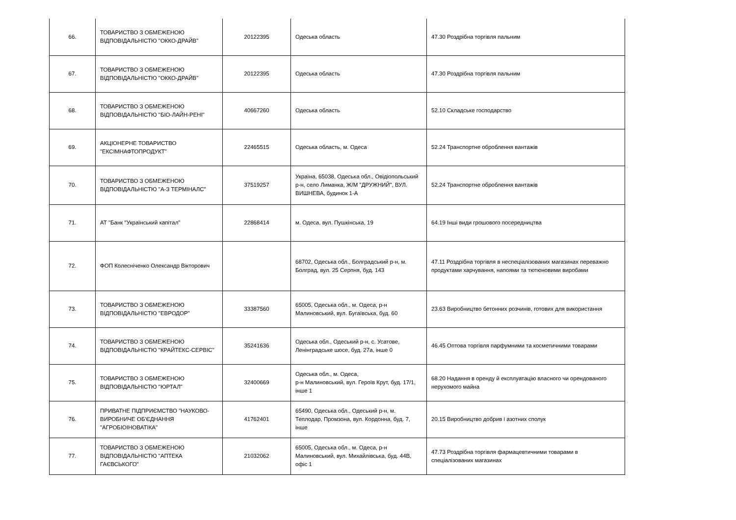| 66. | ТОВАРИСТВО З ОБМЕЖЕНОЮ ВІДПОВІДАЛЬНІСТЮ "ОККО-ДРАЙВ" | 20122395 | Одеська область | 47.30 Роздрібна торгівля пальним |
| 67. | ТОВАРИСТВО З ОБМЕЖЕНОЮ ВІДПОВІДАЛЬНІСТЮ "ОККО-ДРАЙВ" | 20122395 | Одеська область | 47.30 Роздрібна торгівля пальним |
| 68. | ТОВАРИСТВО З ОБМЕЖЕНОЮ ВІДПОВІДАЛЬНІСТЮ "БІО-ЛАЙН-РЕНІ" | 40667260 | Одеська область | 52.10 Складське господарство |
| 69. | АКЦІОНЕРНЕ ТОВАРИСТВО "ЕКСІМНАФТОПРОДУКТ" | 22465515 | Одеська область, м. Одеса | 52.24 Транспортне оброблення вантажів |
| 70. | ТОВАРИСТВО З ОБМЕЖЕНОЮ ВІДПОВІДАЛЬНІСТЮ "А-З ТЕРМІНАЛС" | 37519257 | Україна, 65038, Одеська обл., Овідіопольський р-н, село Лиманка, Ж/М "ДРУЖНИЙ", ВУЛ. ВИШНЕВА, будинок 1-А | 52.24 Транспортне оброблення вантажів |
| 71. | АТ "Банк "Український капітал" | 22868414 | м. Одеса, вул. Пушкінська, 19 | 64.19 Інші види грошового посередництва |
| 72. | ФОП Колесніченко Олександр Вікторович | | 68702, Одеська обл., Болградський р-н, м. Болград, вул. 25 Серпня, буд. 143 | 47.11 Роздрібна торгівля в неспеціалізованих магазинах переважно продуктами харчування, напоями та тютюновими виробами |
| 73. | ТОВАРИСТВО З ОБМЕЖЕНОЮ ВІДПОВІДАЛЬНІСТЮ "ЕВРОДОР" | 33387560 | 65005, Одеська обл., м. Одеса, р-н Малиновський, вул. Бугаївська, буд. 60 | 23.63 Виробництво бетонних розчинів, готових для використання |
| 74. | ТОВАРИСТВО З ОБМЕЖЕНОЮ ВІДПОВІДАЛЬНІСТЮ "КРАЙТЕКС-СЕРВІС" | 35241636 | Одеська обл., Одеський р-н, с. Усатове, Ленінградське шосе, буд. 27а, інше 0 | 46.45 Оптова торгівля парфумними та косметичними товарами |
| 75. | ТОВАРИСТВО З ОБМЕЖЕНОЮ ВІДПОВІДАЛЬНІСТЮ "ЮРТАЛ" | 32400669 | Одеська обл., м. Одеса, р-н Малиновський, вул. Героїв Крут, буд. 17/1, інше 1 | 68.20 Надання в оренду й експлуатацію власного чи орендованого нерухомого майна |
| 76. | ПРИВАТНЕ ПІДПРИЄМСТВО "НАУКОВО-ВИРОБНИЧЕ ОБ'ЄДНАННЯ "АГРОБІОІНОВАТІКА" | 41762401 | 65490, Одеська обл., Одеський р-н, м. Теплодар, Промзона, вул. Кордонна, буд. 7, інше | 20.15 Виробництво добрив і азотних сполук |
| 77. | ТОВАРИСТВО З ОБМЕЖЕНОЮ ВІДПОВІДАЛЬНІСТЮ "АПТЕКА ГАЄВСЬКОГО" | 21032062 | 65005, Одеська обл., м. Одеса, р-н Малиновський, вул. Михайлівська, буд. 44В, офіс 1 | 47.73 Роздрібна торгівля фармацевтичними товарами в спеціалізованих магазинах |